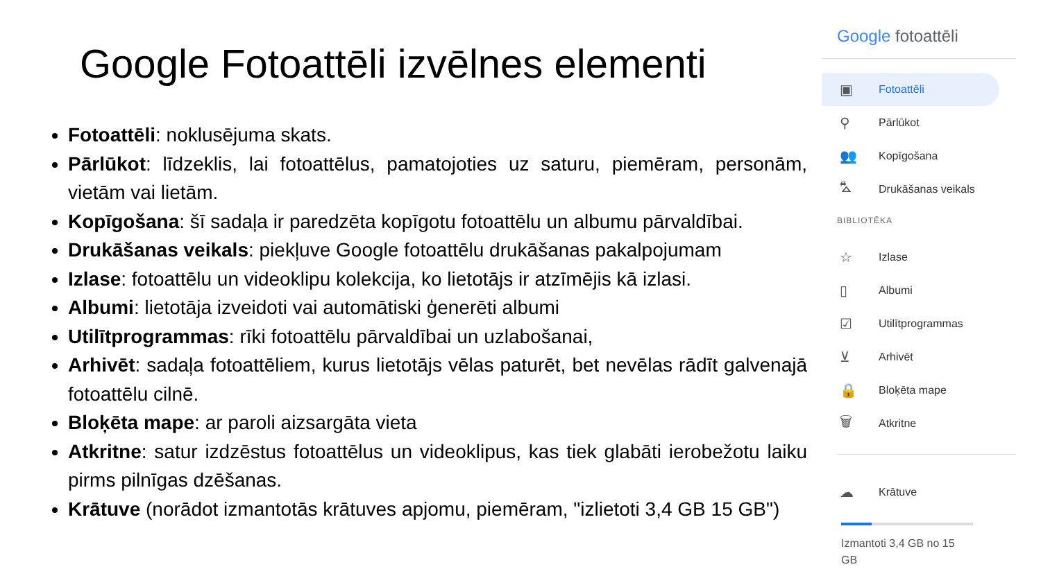Google Fotoattēli izvēlnes elementi
Fotoattēli: noklusējuma skats.
Pārlūkot: līdzeklis, lai fotoattēlus, pamatojoties uz saturu, piemēram, personām, vietām vai lietām.
Kopīgošana: šī sadaļa ir paredzēta kopīgotu fotoattēlu un albumu pārvaldībai.
Drukāšanas veikals: piekļuve Google fotoattēlu drukāšanas pakalpojumam
Izlase: fotoattēlu un videoklipu kolekcija, ko lietotājs ir atzīmējis kā izlasi.
Albumi: lietotāja izveidoti vai automātiski ģenerēti albumi
Utilītprogrammas: rīki fotoattēlu pārvaldībai un uzlabošanai,
Arhivēt: sadaļa fotoattēliem, kurus lietotājs vēlas paturēt, bet nevēlas rādīt galvenajā fotoattēlu cilnē.
Bloķēta mape: ar paroli aizsargāta vieta
Atkritne: satur izdzēstus fotoattēlus un videoklipus, kas tiek glabāti ierobežotu laiku pirms pilnīgas dzēšanas.
Krātuve (norādot izmantotās krātuves apjomu, piemēram, "izlietoti 3,4 GB 15 GB")
Google fotoattēli
▣ Fotoattēli
⚲ Pārlūkot
👥 Kopīgošana
⛍ Drukāšanas veikals
BIBLIOTĒKA
☆ Izlase
▯ Albumi
☑ Utilītprogrammas
⊻ Arhivēt
🔒 Bloķēta mape
🗑 Atkritne
☁ Krātuve
Izmantoti 3,4 GB no 15
GB